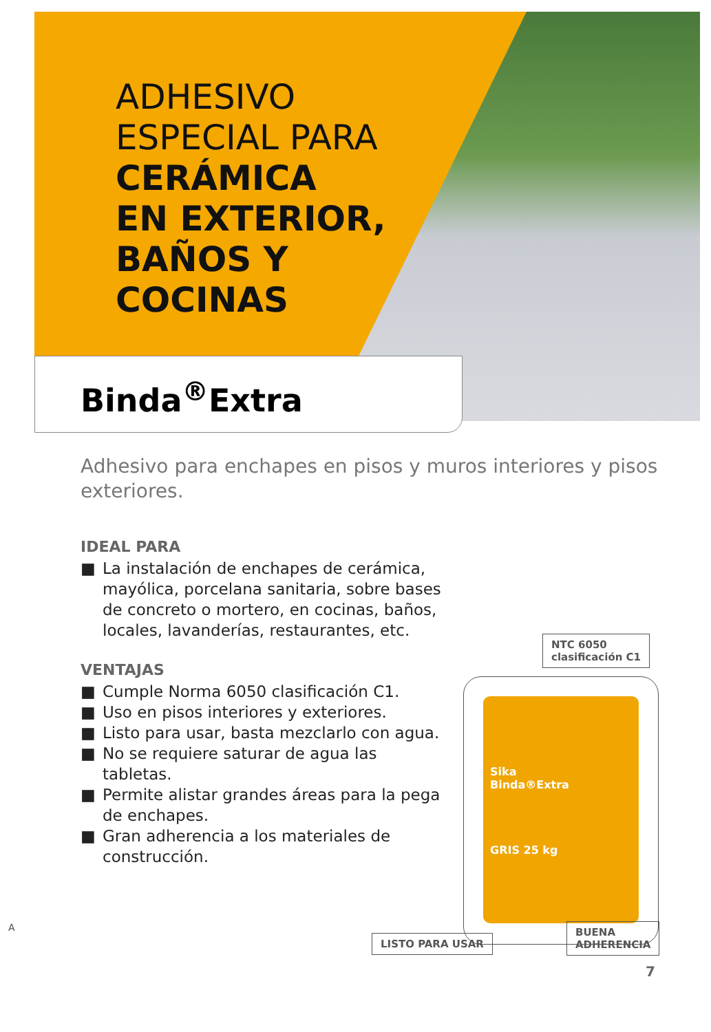ADHESIVO
ESPECIAL PARA
CERÁMICA
EN EXTERIOR,
BAÑOS Y
COCINAS
Binda<sup>®</sup>Extra
Adhesivo para enchapes en pisos y muros interiores y pisos exteriores.
IDEAL PARA
■ La instalación de enchapes de cerámica, mayólica, porcelana sanitaria, sobre bases de concreto o mortero, en cocinas, baños, locales, lavanderías, restaurantes, etc.
VENTAJAS
■ Cumple Norma 6050 clasificación C1.
■ Uso en pisos interiores y exteriores.
■ Listo para usar, basta mezclarlo con agua.
■ No se requiere saturar de agua las tabletas.
■ Permite alistar grandes áreas para la pega de enchapes.
■ Gran adherencia a los materiales de construcción.
NTC 6050
clasificación C1
Sika
Binda®Extra
GRIS 25 kg
LISTO PARA USAR
BUENA
ADHERENCIA
A
7